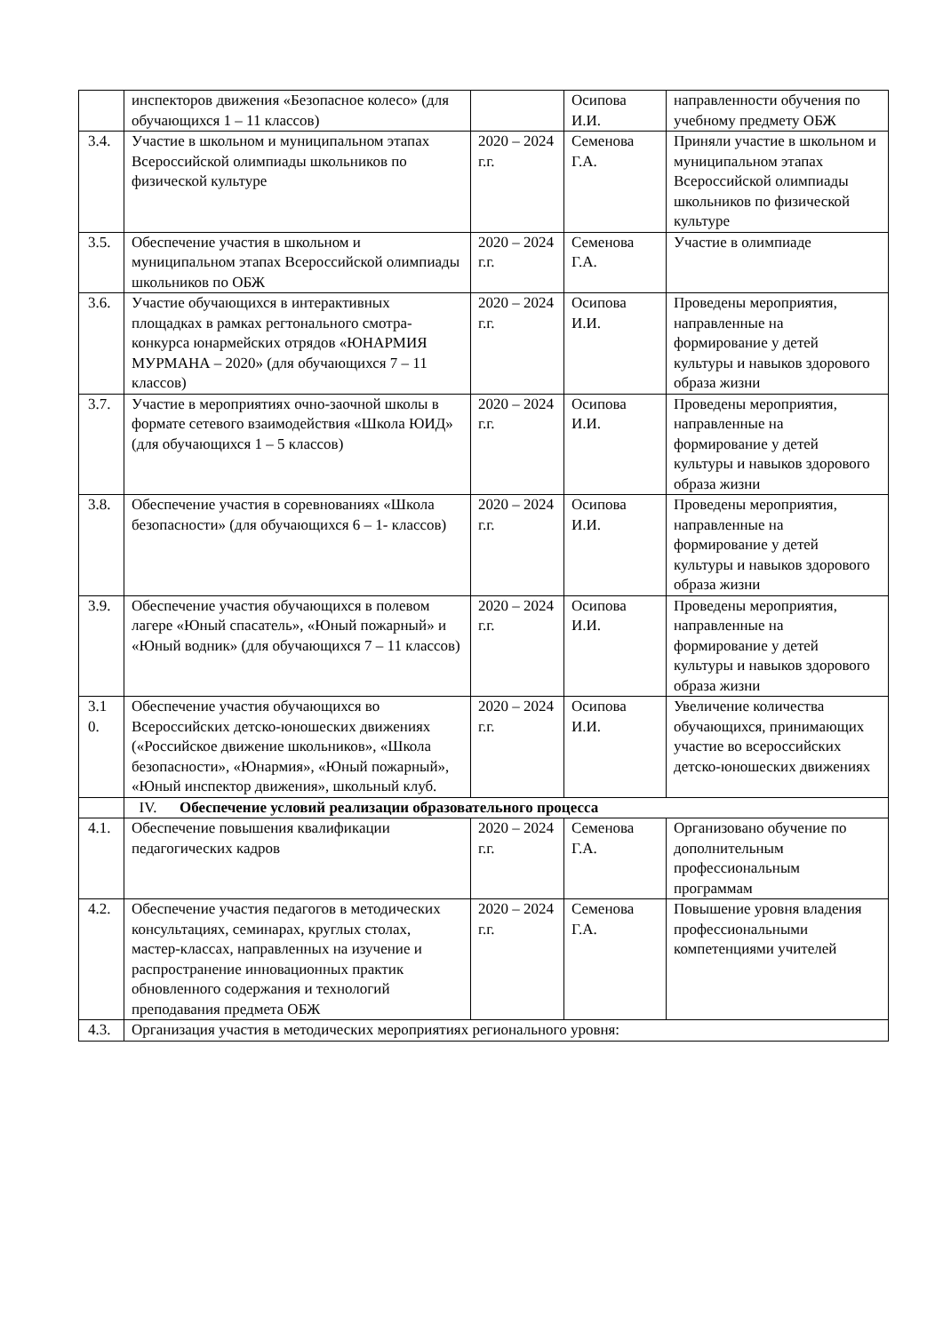| | инспекторов движения «Безопасное колесо» (для обучающихся 1 – 11 классов) | | Осипова И.И. | направленности обучения по учебному предмету ОБЖ |
| 3.4. | Участие в школьном и муниципальном этапах Всероссийской олимпиады школьников по физической культуре | 2020 – 2024 г.г. | Семенова Г.А. | Приняли участие в школьном и муниципальном этапах Всероссийской олимпиады школьников по физической культуре |
| 3.5. | Обеспечение участия в школьном и муниципальном этапах Всероссийской олимпиады школьников по ОБЖ | 2020 – 2024 г.г. | Семенова Г.А. | Участие в олимпиаде |
| 3.6. | Участие обучающихся в интерактивных площадках в рамках регтонального смотра-конкурса юнармейских отрядов «ЮНАРМИЯ МУРМАНА – 2020» (для обучающихся 7 – 11 классов) | 2020 – 2024 г.г. | Осипова И.И. | Проведены мероприятия, направленные на формирование у детей культуры и навыков здорового образа жизни |
| 3.7. | Участие в мероприятиях очно-заочной школы в формате сетевого взаимодействия «Школа ЮИД» (для обучающихся 1 – 5 классов) | 2020 – 2024 г.г. | Осипова И.И. | Проведены мероприятия, направленные на формирование у детей культуры и навыков здорового образа жизни |
| 3.8. | Обеспечение участия в соревнованиях «Школа безопасности» (для обучающихся 6 – 1- классов) | 2020 – 2024 г.г. | Осипова И.И. | Проведены мероприятия, направленные на формирование у детей культуры и навыков здорового образа жизни |
| 3.9. | Обеспечение участия обучающихся в полевом лагере «Юный спасатель», «Юный пожарный» и «Юный водник» (для обучающихся 7 – 11 классов) | 2020 – 2024 г.г. | Осипова И.И. | Проведены мероприятия, направленные на формирование у детей культуры и навыков здорового образа жизни |
| 3.1 0. | Обеспечение участия обучающихся во Всероссийских детско-юношеских движениях («Российское движение школьников», «Школа безопасности», «Юнармия», «Юный пожарный», «Юный инспектор движения», школьный клуб. | 2020 – 2024 г.г. | Осипова И.И. | Увеличение количества обучающихся, принимающих участие во всероссийских детско-юношеских движениях |
| | IV. Обеспечение условий реализации образовательного процесса | | | |
| 4.1. | Обеспечение повышения квалификации педагогических кадров | 2020 – 2024 г.г. | Семенова Г.А. | Организовано обучение по дополнительным профессиональным программам |
| 4.2. | Обеспечение участия педагогов в методических консультациях, семинарах, круглых столах, мастер-классах, направленных на изучение и распространение инновационных практик обновленного содержания и технологий преподавания предмета ОБЖ | 2020 – 2024 г.г. | Семенова Г.А. | Повышение уровня владения профессиональными компетенциями учителей |
| 4.3. | Организация участия в методических мероприятиях регионального уровня: | | | |